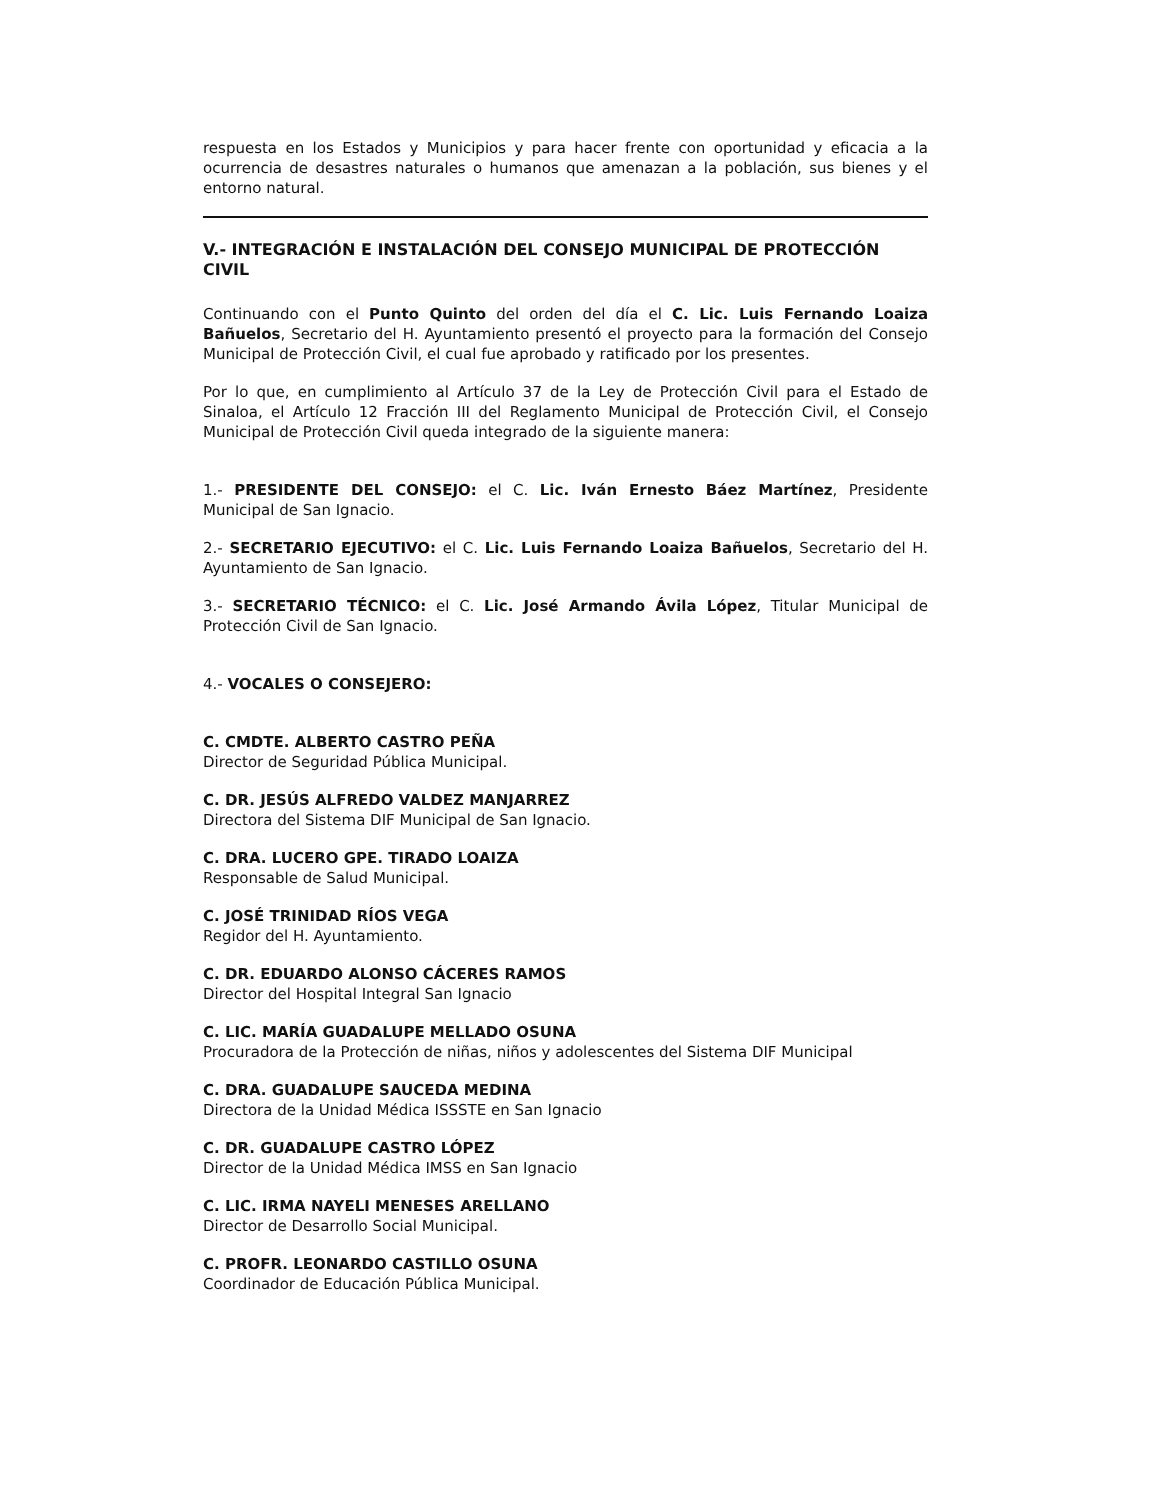respuesta en los Estados y Municipios y para hacer frente con oportunidad y eficacia a la ocurrencia de desastres naturales o humanos que amenazan a la población, sus bienes y el entorno natural.
V.- INTEGRACIÓN E INSTALACIÓN DEL CONSEJO MUNICIPAL DE PROTECCIÓN CIVIL
Continuando con el Punto Quinto del orden del día el C. Lic. Luis Fernando Loaiza Bañuelos, Secretario del H. Ayuntamiento presentó el proyecto para la formación del Consejo Municipal de Protección Civil, el cual fue aprobado y ratificado por los presentes.
Por lo que, en cumplimiento al Artículo 37 de la Ley de Protección Civil para el Estado de Sinaloa, el Artículo 12 Fracción III del Reglamento Municipal de Protección Civil, el Consejo Municipal de Protección Civil queda integrado de la siguiente manera:
1.- PRESIDENTE DEL CONSEJO: el C. Lic. Iván Ernesto Báez Martínez, Presidente Municipal de San Ignacio.
2.- SECRETARIO EJECUTIVO: el C. Lic. Luis Fernando Loaiza Bañuelos, Secretario del H. Ayuntamiento de San Ignacio.
3.- SECRETARIO TÉCNICO: el C. Lic. José Armando Ávila López, Titular Municipal de Protección Civil de San Ignacio.
4.- VOCALES O CONSEJERO:
C. CMDTE. ALBERTO CASTRO PEÑA
Director de Seguridad Pública Municipal.
C. DR. JESÚS ALFREDO VALDEZ MANJARREZ
Directora del Sistema DIF Municipal de San Ignacio.
C. DRA. LUCERO GPE. TIRADO LOAIZA
Responsable de Salud Municipal.
C. JOSÉ TRINIDAD RÍOS VEGA
Regidor del H. Ayuntamiento.
C. DR. EDUARDO ALONSO CÁCERES RAMOS
Director del Hospital Integral San Ignacio
C. LIC. MARÍA GUADALUPE MELLADO OSUNA
Procuradora de la Protección de niñas, niños y adolescentes del Sistema DIF Municipal
C. DRA. GUADALUPE SAUCEDA MEDINA
Directora de la Unidad Médica ISSSTE en San Ignacio
C. DR. GUADALUPE CASTRO LÓPEZ
Director de la Unidad Médica IMSS en San Ignacio
C. LIC. IRMA NAYELI MENESES ARELLANO
Director de Desarrollo Social Municipal.
C. PROFR. LEONARDO CASTILLO OSUNA
Coordinador de Educación Pública Municipal.